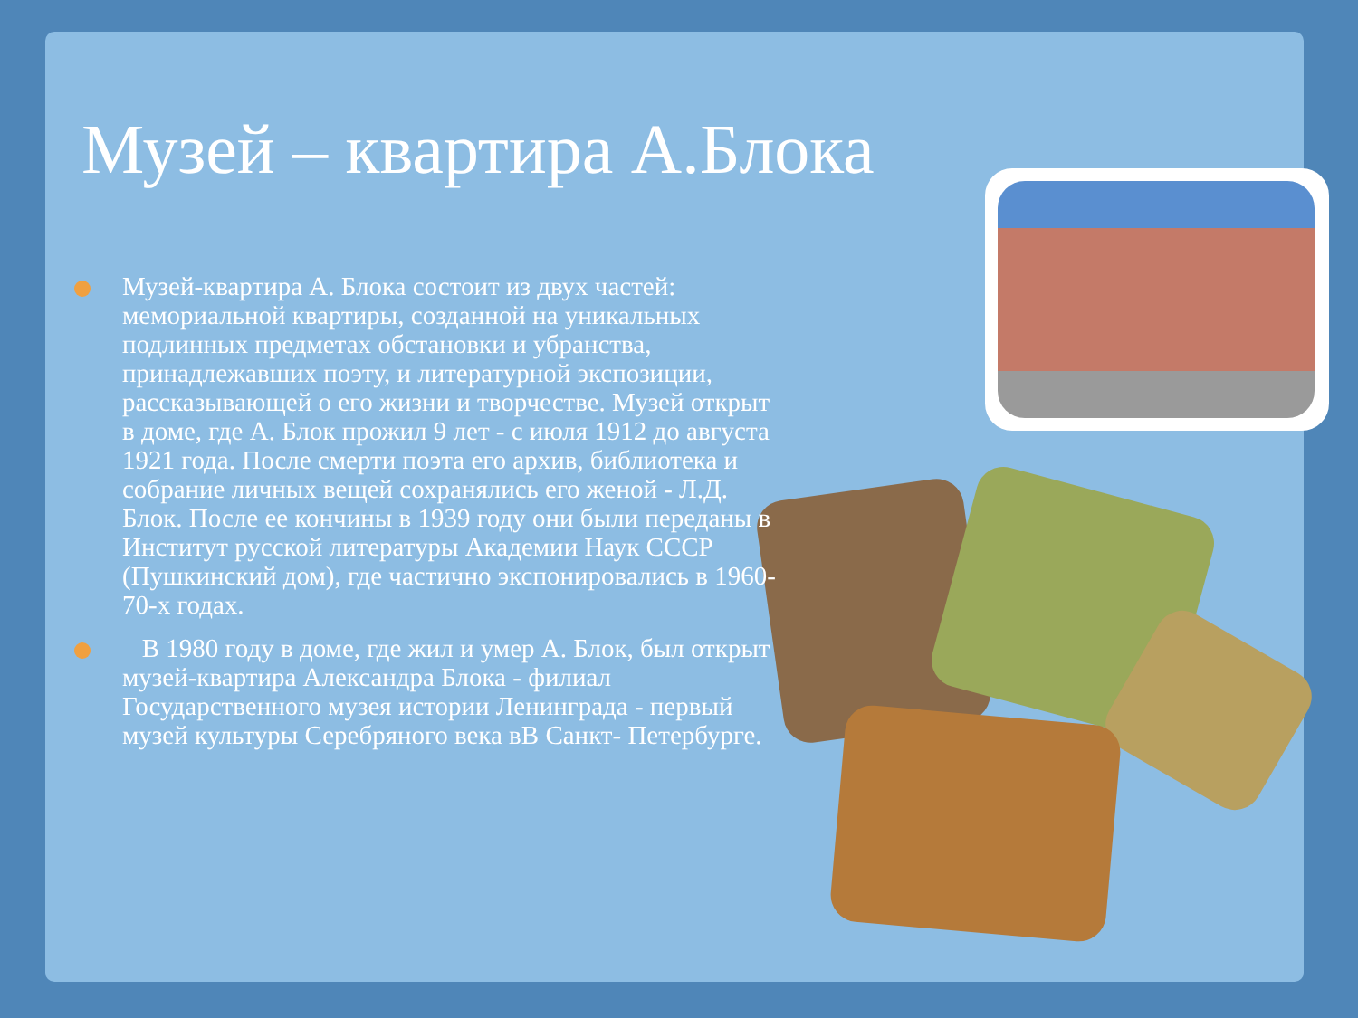Музей – квартира А.Блока
Музей-квартира А. Блока состоит из двух частей: мемориальной квартиры, созданной на уникальных подлинных предметах обстановки и убранства, принадлежавших поэту, и литературной экспозиции, рассказывающей о его жизни и творчестве. Музей открыт в доме, где А. Блок прожил 9 лет - с июля 1912 до августа 1921 года. После смерти поэта его архив, библиотека и собрание личных вещей сохранялись его женой - Л.Д. Блок. После ее кончины в 1939 году они были переданы в Институт русской литературы Академии Наук СССР (Пушкинский дом), где частично экспонировались в 1960-70-х годах.
В 1980 году в доме, где жил и умер А. Блок, был открыт музей-квартира Александра Блока - филиал Государственного музея истории Ленинграда - первый музей культуры Серебряного века вВ Санкт- Петербурге.